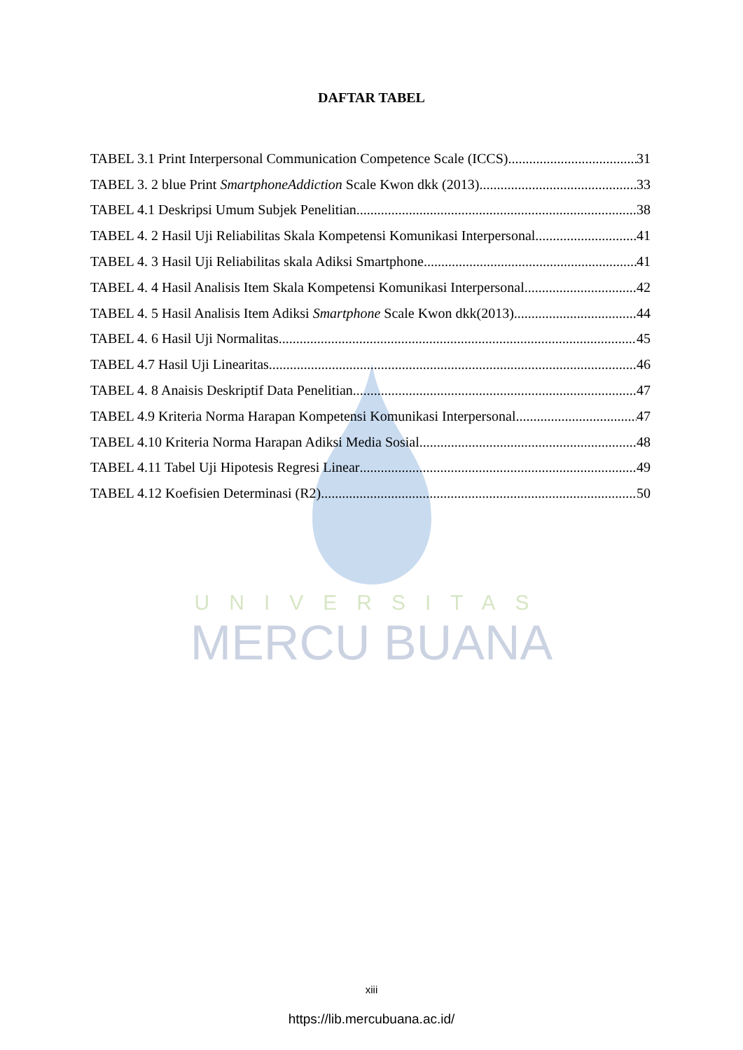UNIVERSITAS
MERCU BUANA
DAFTAR TABEL
TABEL 3.1 Print Interpersonal Communication Competence Scale (ICCS) 31
TABEL 3. 2 blue Print SmartphoneAddiction Scale Kwon dkk (2013) 33
TABEL 4.1 Deskripsi Umum Subjek Penelitian 38
TABEL 4. 2 Hasil Uji Reliabilitas Skala Kompetensi Komunikasi Interpersonal 41
TABEL 4. 3 Hasil Uji Reliabilitas skala Adiksi Smartphone 41
TABEL 4. 4 Hasil Analisis Item Skala Kompetensi Komunikasi Interpersonal 42
TABEL 4. 5 Hasil Analisis Item Adiksi Smartphone Scale Kwon dkk(2013) 44
TABEL 4. 6 Hasil Uji Normalitas 45
TABEL 4.7 Hasil Uji Linearitas 46
TABEL 4. 8 Anaisis Deskriptif Data Penelitian 47
TABEL 4.9 Kriteria Norma Harapan Kompetensi Komunikasi Interpersonal 47
TABEL 4.10 Kriteria Norma Harapan Adiksi Media Sosial 48
TABEL 4.11 Tabel Uji Hipotesis Regresi Linear 49
TABEL 4.12 Koefisien Determinasi (R2) 50
xiii
https://lib.mercubuana.ac.id/